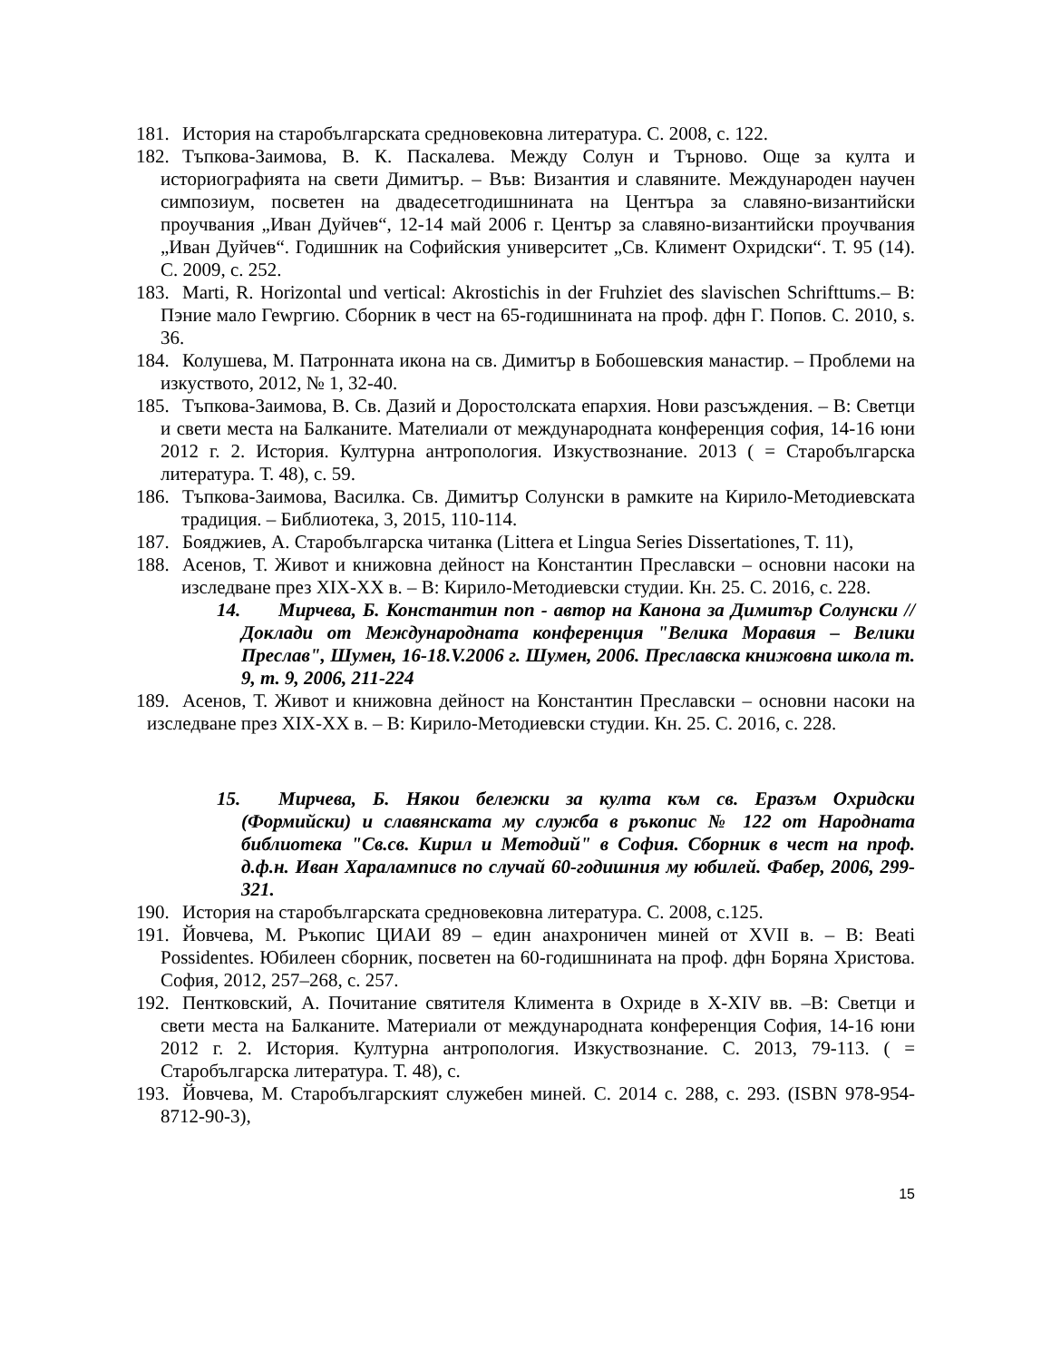181. История на старобългарската средновековна литература. С. 2008, с. 122.
182. Тъпкова-Заимова, В. К. Паскалева. Между Солун и Търново. Още за култа и историографията на свети Димитър. – Във: Византия и славяните. Международен научен симпозиум, посветен на двадесетгодишнината на Центъра за славяно-византийски проучвания „Иван Дуйчев“, 12-14 май 2006 г. Център за славяно-византийски проучвания „Иван Дуйчев“. Годишник на Софийския университет „Св. Климент Охридски“. Т. 95 (14). С. 2009, с. 252.
183. Marti, R. Horizontal und vertical: Akrostichis in der Fruhziet des slavischen Schrifttums.– В: Пэние мало Геwргию. Сборник в чест на 65-годишнината на проф. дфн Г. Попов. С. 2010, s. 36.
184. Колушева, М. Патронната икона на св. Димитър в Бобошевския манастир. – Проблеми на изкуството, 2012, № 1, 32-40.
185. Тъпкова-Заимова, В. Св. Дазий и Доростолската епархия. Нови разсъждения. – В: Светци и свети места на Балканите. Мателиали от международната конференция софия, 14-16 юни 2012 г. 2. История. Културна антропология. Изкуствознание. 2013 ( = Старобългарска литература. Т. 48), с. 59.
186. Тъпкова-Заимова, Василка. Св. Димитър Солунски в рамките на Кирило-Методиевската традиция. – Библиотека, 3, 2015, 110-114.
187. Бояджиев, А. Старобългарска читанка (Littera et Lingua Series Dissertationes, T. 11),
188. Асенов, Т. Живот и книжовна дейност на Константин Преславски – основни насоки на изследване през XIX-XX в. – В: Кирило-Методиевски студии. Кн. 25. С. 2016, с. 228.
14. Мирчева, Б. Константин поп - автор на Канона за Димитър Солунски // Доклади от Международната конференция "Велика Моравия – Велики Преслав", Шумен, 16-18.V.2006 г. Шумен, 2006. Преславска книжовна школа т. 9, т. 9, 2006, 211-224
189. Асенов, Т. Живот и книжовна дейност на Константин Преславски – основни насоки на изследване през XIX-XX в. – В: Кирило-Методиевски студии. Кн. 25. С. 2016, с. 228.
15. Мирчева, Б. Някои бележки за култа към св. Еразъм Охридски (Формийски) и славянската му служба в ръкопис № 122 от Народната библиотека "Св.св. Кирил и Методий" в София. Сборник в чест на проф. д.ф.н. Иван Хараламписв по случай 60-годишния му юбилей. Фабер, 2006, 299-321.
190. История на старобългарската средновековна литература. С. 2008, с.125.
191. Йовчева, М. Ръкопис ЦИАИ 89 – един анахроничен миней от XVII в. – В: Beati Possidentes. Юбилеен сборник, посветен на 60-годишнината на проф. дфн Боряна Христова. София, 2012, 257–268, с. 257.
192. Пентковский, А. Почитание святителя Климента в Охриде в X-XIV вв. –В: Светци и свети места на Балканите. Материали от международната конференция София, 14-16 юни 2012 г. 2. История. Културна антропология. Изкуствознание. С. 2013, 79-113. ( = Старобългарска литература. Т. 48), с.
193. Йовчева, М. Старобългарският служебен миней. С. 2014 с. 288, с. 293. (ISBN 978-954-8712-90-3),
15